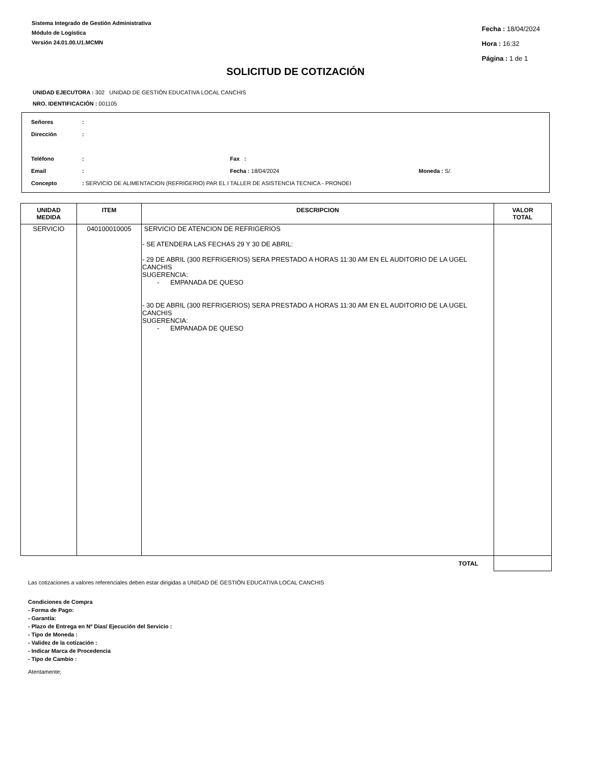Sistema Integrado de Gestión Administrativa
Módulo de Logística
Versión 24.01.00.U1.MCMN
Fecha : 18/04/2024
Hora : 16:32
Página : 1 de 1
SOLICITUD DE COTIZACIÓN
UNIDAD EJECUTORA : 302 UNIDAD DE GESTIÓN EDUCATIVA LOCAL CANCHIS
NRO. IDENTIFICACIÓN : 001105
Señores:
Dirección:
Teléfono: Fax :
Email: Fecha : 18/04/2024 Moneda : S/.
Concepto: SERVICIO DE ALIMENTACION (REFRIGERIO) PAR EL I TALLER DE ASISTENCIA TECNICA - PRONOEI
| UNIDAD MEDIDA | ITEM | DESCRIPCION | VALOR TOTAL |
| --- | --- | --- | --- |
| SERVICIO | 040100010005 | SERVICIO DE ATENCION DE REFRIGERIOS - SE ATENDERA LAS FECHAS 29 Y 30 DE ABRIL: - 29 DE ABRIL (300 REFRIGERIOS) SERA PRESTADO A HORAS 11:30 AM EN EL AUDITORIO DE LA UGEL CANCHIS SUGERENCIA: - EMPANADA DE QUESO - 30 DE ABRIL (300 REFRIGERIOS) SERA PRESTADO A HORAS 11:30 AM EN EL AUDITORIO DE LA UGEL CANCHIS SUGERENCIA: - EMPANADA DE QUESO | |
| | | TOTAL | |
Las cotizaciones a valores referenciales deben estar dirigidas a UNIDAD DE GESTIÓN EDUCATIVA LOCAL CANCHIS
Condiciones de Compra
- Forma de Pago:
- Garantía:
- Plazo de Entrega en Nº Dias/ Ejecución del Servicio :
- Tipo de Moneda :
- Validez de la cotización :
- Indicar Marca de Procedencia
- Tipo de Cambio :
Atentamente;